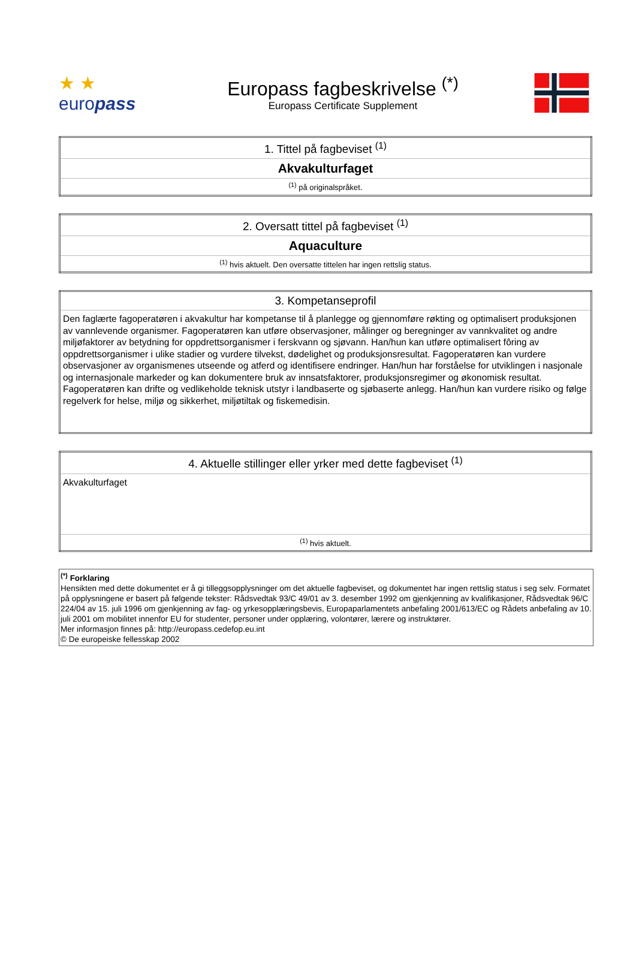★ ★
europass
Europass fagbeskrivelse <sup>(*)</sup>
Europass Certificate Supplement
| 1. Tittel på fagbeviset <sup>(1)</sup> |
| Akvakulturfaget |
| <sup>(1)</sup> på originalspråket. |
| 2. Oversatt tittel på fagbeviset <sup>(1)</sup> |
| Aquaculture |
| <sup>(1)</sup> hvis aktuelt. Den oversatte tittelen har ingen rettslig status. |
| 3. Kompetanseprofil |
| Den faglærte fagoperatøren i akvakultur har kompetanse til å planlegge og gjennomføre røkting og optimalisert produksjonen av vannlevende organismer. Fagoperatøren kan utføre observasjoner, målinger og beregninger av vannkvalitet og andre miljøfaktorer av betydning for oppdrettsorganismer i ferskvann og sjøvann. Han/hun kan utføre optimalisert fôring av oppdrettsorganismer i ulike stadier og vurdere tilvekst, dødelighet og produksjonsresultat. Fagoperatøren kan vurdere observasjoner av organismenes utseende og atferd og identifisere endringer. Han/hun har forståelse for utviklingen i nasjonale og internasjonale markeder og kan dokumentere bruk av innsatsfaktorer, produksjonsregimer og økonomisk resultat. Fagoperatøren kan drifte og vedlikeholde teknisk utstyr i landbaserte og sjøbaserte anlegg. Han/hun kan vurdere risiko og følge regelverk for helse, miljø og sikkerhet, miljøtiltak og fiskemedisin. |
| 4. Aktuelle stillinger eller yrker med dette fagbeviset <sup>(1)</sup> |
| Akvakulturfaget |
| <sup>(1)</sup> hvis aktuelt. |
<sup>(*)</sup> Forklaring
Hensikten med dette dokumentet er å gi tilleggsopplysninger om det aktuelle fagbeviset, og dokumentet har ingen rettslig status i seg selv. Formatet på opplysningene er basert på følgende tekster: Rådsvedtak 93/C 49/01 av 3. desember 1992 om gjenkjenning av kvalifikasjoner, Rådsvedtak 96/C 224/04 av 15. juli 1996 om gjenkjenning av fag- og yrkesopplæringsbevis, Europaparlamentets anbefaling 2001/613/EC og Rådets anbefaling av 10. juli 2001 om mobilitet innenfor EU for studenter, personer under opplæring, volontører, lærere og instruktører.
Mer informasjon finnes på: http://europass.cedefop.eu.int
© De europeiske fellesskap 2002